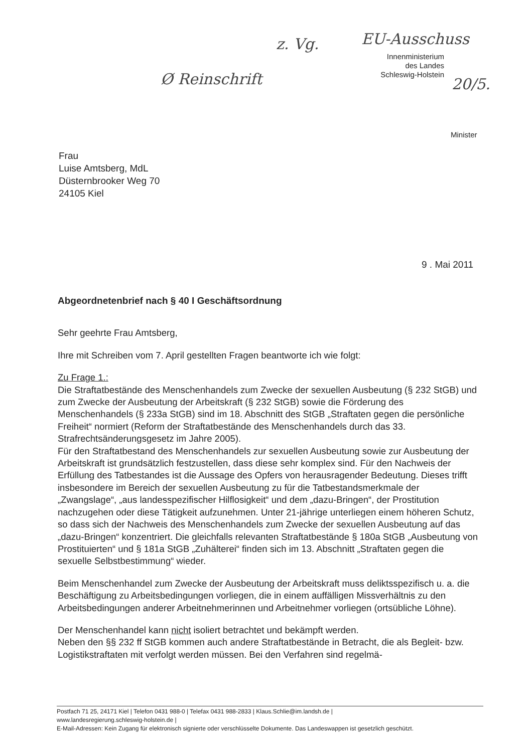z. Vg. EU-Ausschuss
Ø Reinschrift 20/5.
Innenministerium
des Landes
Schleswig-Holstein
Minister
Frau
Luise Amtsberg, MdL
Düsternbrooker Weg 70
24105 Kiel
9 . Mai 2011
Abgeordnetenbrief nach § 40 I Geschäftsordnung
Sehr geehrte Frau Amtsberg,
Ihre mit Schreiben vom 7. April gestellten Fragen beantworte ich wie folgt:
Zu Frage 1.:
Die Straftatbestände des Menschenhandels zum Zwecke der sexuellen Ausbeutung (§ 232 StGB) und zum Zwecke der Ausbeutung der Arbeitskraft (§ 232 StGB) sowie die Förderung des Menschenhandels (§ 233a StGB) sind im 18. Abschnitt des StGB „Straftaten gegen die persönliche Freiheit“ normiert (Reform der Straftatbestände des Menschenhandels durch das 33. Strafrechtsänderungsgesetz im Jahre 2005).
Für den Straftatbestand des Menschenhandels zur sexuellen Ausbeutung sowie zur Ausbeutung der Arbeitskraft ist grundsätzlich festzustellen, dass diese sehr komplex sind. Für den Nachweis der Erfüllung des Tatbestandes ist die Aussage des Opfers von herausragender Bedeutung. Dieses trifft insbesondere im Bereich der sexuellen Ausbeutung zu für die Tatbestandsmerkmale der „Zwangslage“, „aus landesspezifischer Hilflosigkeit“ und dem „dazu-Bringen“, der Prostitution nachzugehen oder diese Tätigkeit aufzunehmen. Unter 21-jährige unterliegen einem höheren Schutz, so dass sich der Nachweis des Menschenhandels zum Zwecke der sexuellen Ausbeutung auf das „dazu-Bringen“ konzentriert. Die gleichfalls relevanten Straftatbestände § 180a StGB „Ausbeutung von Prostituierten“ und § 181a StGB „Zuhälterei“ finden sich im 13. Abschnitt „Straftaten gegen die sexuelle Selbstbestimmung“ wieder.
Beim Menschenhandel zum Zwecke der Ausbeutung der Arbeitskraft muss deliktsspezifisch u. a. die Beschäftigung zu Arbeitsbedingungen vorliegen, die in einem auffälligen Missverhältnis zu den Arbeitsbedingungen anderer Arbeitnehmerinnen und Arbeitnehmer vorliegen (ortsübliche Löhne).
Der Menschenhandel kann nicht isoliert betrachtet und bekämpft werden.
Neben den §§ 232 ff StGB kommen auch andere Straftatbestände in Betracht, die als Begleit- bzw. Logistikstraftaten mit verfolgt werden müssen. Bei den Verfahren sind regelmä-
Postfach 71 25, 24171 Kiel | Telefon 0431 988-0 | Telefax 0431 988-2833 | Klaus.Schlie@im.landsh.de |
www.landesregierung.schleswig-holstein.de |
E-Mail-Adressen: Kein Zugang für elektronisch signierte oder verschlüsselte Dokumente. Das Landeswappen ist gesetzlich geschützt.